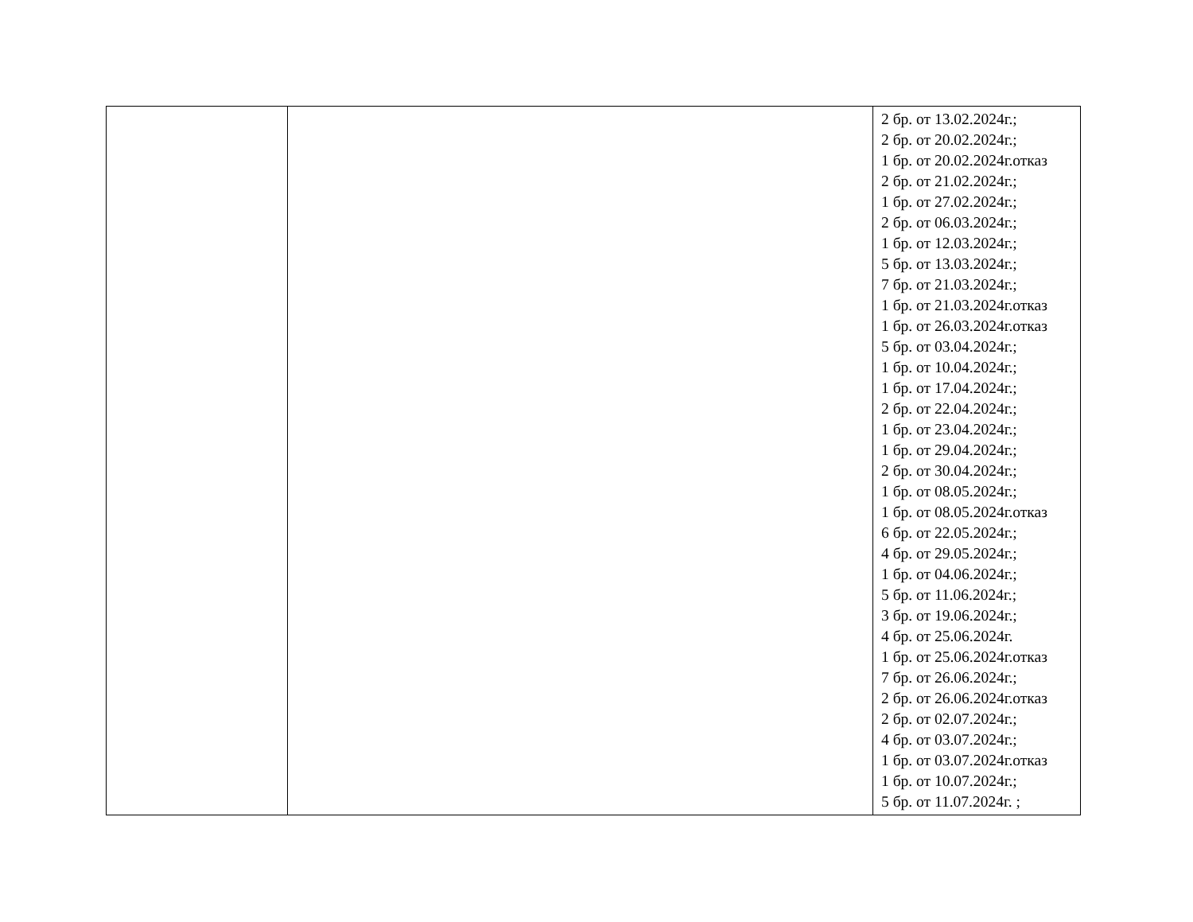| | | 2 бр. от 13.02.2024г.; 2 бр. от 20.02.2024г.; 1 бр. от 20.02.2024г.отказ 2 бр. от 21.02.2024г.; 1 бр. от 27.02.2024г.; 2 бр. от 06.03.2024г.; 1 бр. от 12.03.2024г.; 5 бр. от 13.03.2024г.; 7 бр. от 21.03.2024г.; 1 бр. от 21.03.2024г.отказ 1 бр. от 26.03.2024г.отказ 5 бр. от 03.04.2024г.; 1 бр. от 10.04.2024г.; 1 бр. от 17.04.2024г.; 2 бр. от 22.04.2024г.; 1 бр. от 23.04.2024г.; 1 бр. от 29.04.2024г.; 2 бр. от 30.04.2024г.; 1 бр. от 08.05.2024г.; 1 бр. от 08.05.2024г.отказ 6 бр. от 22.05.2024г.; 4 бр. от 29.05.2024г.; 1 бр. от 04.06.2024г.; 5 бр. от 11.06.2024г.; 3 бр. от 19.06.2024г.; 4 бр. от 25.06.2024г. 1 бр. от 25.06.2024г.отказ 7 бр. от 26.06.2024г.; 2 бр. от 26.06.2024г.отказ 2 бр. от 02.07.2024г.; 4 бр. от 03.07.2024г.; 1 бр. от 03.07.2024г.отказ 1 бр. от 10.07.2024г.; 5 бр. от 11.07.2024г. ; |